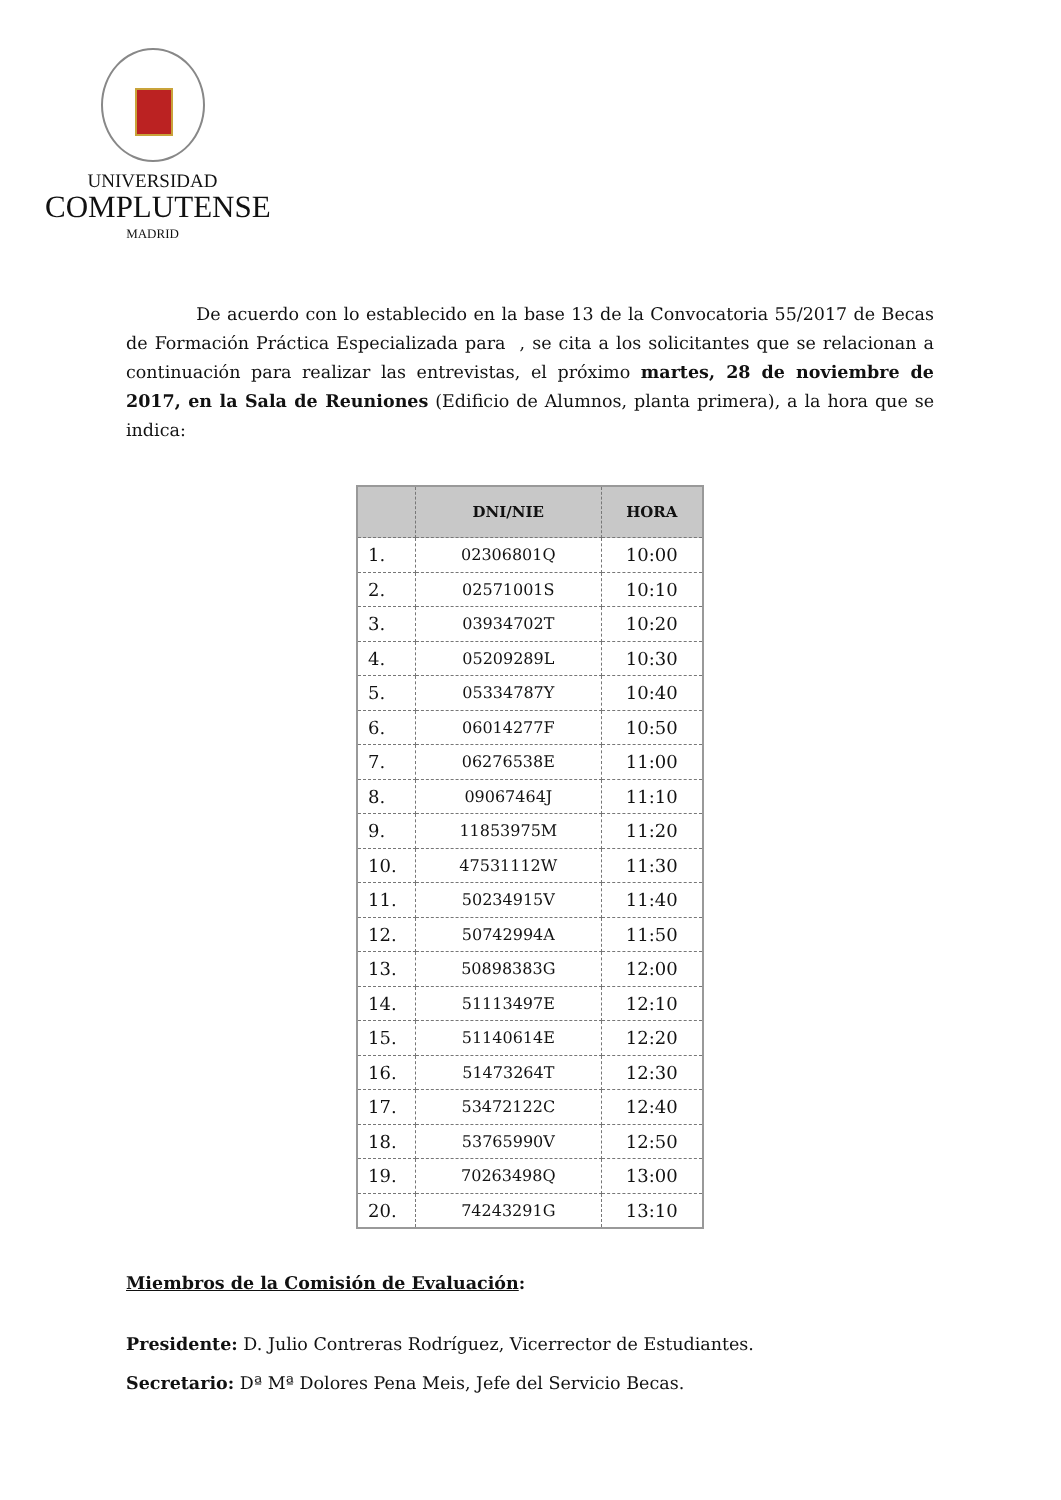UNIVERSIDAD
COMPLUTENSE
MADRID
De acuerdo con lo establecido en la base 13 de la Convocatoria 55/2017 de Becas de Formación Práctica Especializada para , se cita a los solicitantes que se relacionan a continuación para realizar las entrevistas, el próximo martes, 28 de noviembre de 2017, en la Sala de Reuniones (Edificio de Alumnos, planta primera), a la hora que se indica:
| | DNI/NIE | HORA |
| --- | --- | --- |
| 1. | 02306801Q | 10:00 |
| 2. | 02571001S | 10:10 |
| 3. | 03934702T | 10:20 |
| 4. | 05209289L | 10:30 |
| 5. | 05334787Y | 10:40 |
| 6. | 06014277F | 10:50 |
| 7. | 06276538E | 11:00 |
| 8. | 09067464J | 11:10 |
| 9. | 11853975M | 11:20 |
| 10. | 47531112W | 11:30 |
| 11. | 50234915V | 11:40 |
| 12. | 50742994A | 11:50 |
| 13. | 50898383G | 12:00 |
| 14. | 51113497E | 12:10 |
| 15. | 51140614E | 12:20 |
| 16. | 51473264T | 12:30 |
| 17. | 53472122C | 12:40 |
| 18. | 53765990V | 12:50 |
| 19. | 70263498Q | 13:00 |
| 20. | 74243291G | 13:10 |
Miembros de la Comisión de Evaluación:
Presidente: D. Julio Contreras Rodríguez, Vicerrector de Estudiantes.
Secretario: Dª Mª Dolores Pena Meis, Jefe del Servicio Becas.